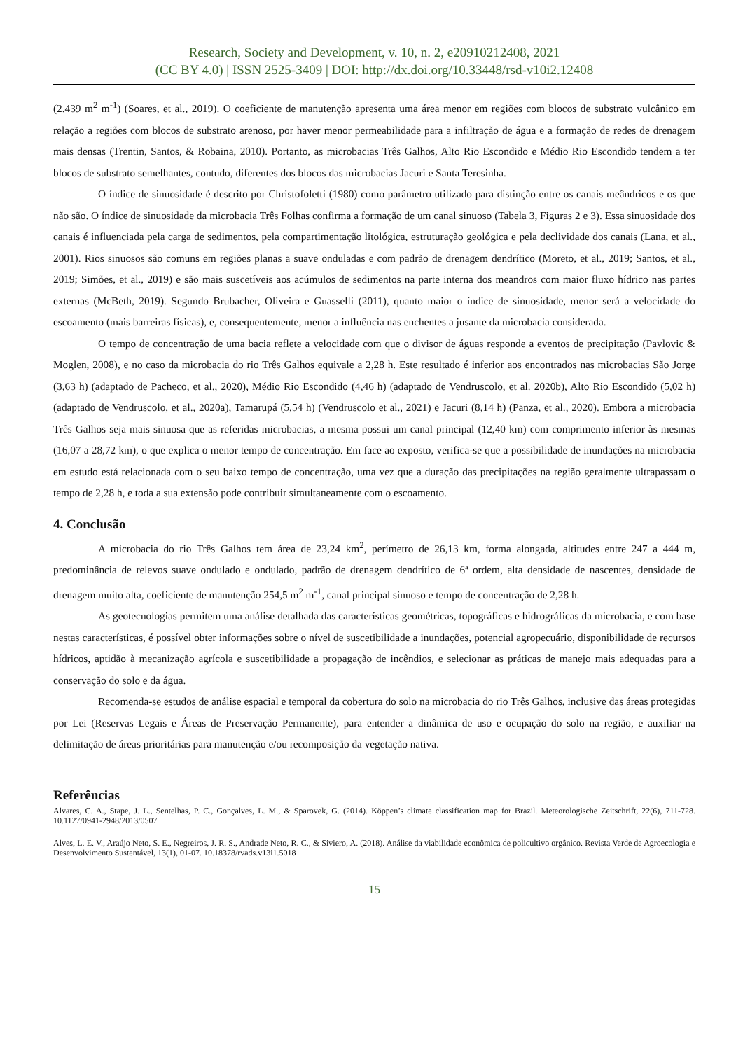Research, Society and Development, v. 10, n. 2, e20910212408, 2021
(CC BY 4.0) | ISSN 2525-3409 | DOI: http://dx.doi.org/10.33448/rsd-v10i2.12408
(2.439 m<sup>2</sup> m<sup>-1</sup>) (Soares, et al., 2019). O coeficiente de manutenção apresenta uma área menor em regiões com blocos de substrato vulcânico em relação a regiões com blocos de substrato arenoso, por haver menor permeabilidade para a infiltração de água e a formação de redes de drenagem mais densas (Trentin, Santos, & Robaina, 2010). Portanto, as microbacias Três Galhos, Alto Rio Escondido e Médio Rio Escondido tendem a ter blocos de substrato semelhantes, contudo, diferentes dos blocos das microbacias Jacuri e Santa Teresinha.
O índice de sinuosidade é descrito por Christofoletti (1980) como parâmetro utilizado para distinção entre os canais meândricos e os que não são. O índice de sinuosidade da microbacia Três Folhas confirma a formação de um canal sinuoso (Tabela 3, Figuras 2 e 3). Essa sinuosidade dos canais é influenciada pela carga de sedimentos, pela compartimentação litológica, estruturação geológica e pela declividade dos canais (Lana, et al., 2001). Rios sinuosos são comuns em regiões planas a suave onduladas e com padrão de drenagem dendrítico (Moreto, et al., 2019; Santos, et al., 2019; Simões, et al., 2019) e são mais suscetíveis aos acúmulos de sedimentos na parte interna dos meandros com maior fluxo hídrico nas partes externas (McBeth, 2019). Segundo Brubacher, Oliveira e Guasselli (2011), quanto maior o índice de sinuosidade, menor será a velocidade do escoamento (mais barreiras físicas), e, consequentemente, menor a influência nas enchentes a jusante da microbacia considerada.
O tempo de concentração de uma bacia reflete a velocidade com que o divisor de águas responde a eventos de precipitação (Pavlovic & Moglen, 2008), e no caso da microbacia do rio Três Galhos equivale a 2,28 h. Este resultado é inferior aos encontrados nas microbacias São Jorge (3,63 h) (adaptado de Pacheco, et al., 2020), Médio Rio Escondido (4,46 h) (adaptado de Vendruscolo, et al. 2020b), Alto Rio Escondido (5,02 h) (adaptado de Vendruscolo, et al., 2020a), Tamarupá (5,54 h) (Vendruscolo et al., 2021) e Jacuri (8,14 h) (Panza, et al., 2020). Embora a microbacia Três Galhos seja mais sinuosa que as referidas microbacias, a mesma possui um canal principal (12,40 km) com comprimento inferior às mesmas (16,07 a 28,72 km), o que explica o menor tempo de concentração. Em face ao exposto, verifica-se que a possibilidade de inundações na microbacia em estudo está relacionada com o seu baixo tempo de concentração, uma vez que a duração das precipitações na região geralmente ultrapassam o tempo de 2,28 h, e toda a sua extensão pode contribuir simultaneamente com o escoamento.
4. Conclusão
A microbacia do rio Três Galhos tem área de 23,24 km<sup>2</sup>, perímetro de 26,13 km, forma alongada, altitudes entre 247 a 444 m, predominância de relevos suave ondulado e ondulado, padrão de drenagem dendrítico de 6ª ordem, alta densidade de nascentes, densidade de drenagem muito alta, coeficiente de manutenção 254,5 m<sup>2</sup> m<sup>-1</sup>, canal principal sinuoso e tempo de concentração de 2,28 h.
As geotecnologias permitem uma análise detalhada das características geométricas, topográficas e hidrográficas da microbacia, e com base nestas características, é possível obter informações sobre o nível de suscetibilidade a inundações, potencial agropecuário, disponibilidade de recursos hídricos, aptidão à mecanização agrícola e suscetibilidade a propagação de incêndios, e selecionar as práticas de manejo mais adequadas para a conservação do solo e da água.
Recomenda-se estudos de análise espacial e temporal da cobertura do solo na microbacia do rio Três Galhos, inclusive das áreas protegidas por Lei (Reservas Legais e Áreas de Preservação Permanente), para entender a dinâmica de uso e ocupação do solo na região, e auxiliar na delimitação de áreas prioritárias para manutenção e/ou recomposição da vegetação nativa.
Referências
Alvares, C. A., Stape, J. L., Sentelhas, P. C., Gonçalves, L. M., & Sparovek, G. (2014). Köppen’s climate classification map for Brazil. Meteorologische Zeitschrift, 22(6), 711-728. 10.1127/0941-2948/2013/0507
Alves, L. E. V., Araújo Neto, S. E., Negreiros, J. R. S., Andrade Neto, R. C., & Siviero, A. (2018). Análise da viabilidade econômica de policultivo orgânico. Revista Verde de Agroecologia e Desenvolvimento Sustentável, 13(1), 01-07. 10.18378/rvads.v13i1.5018
15